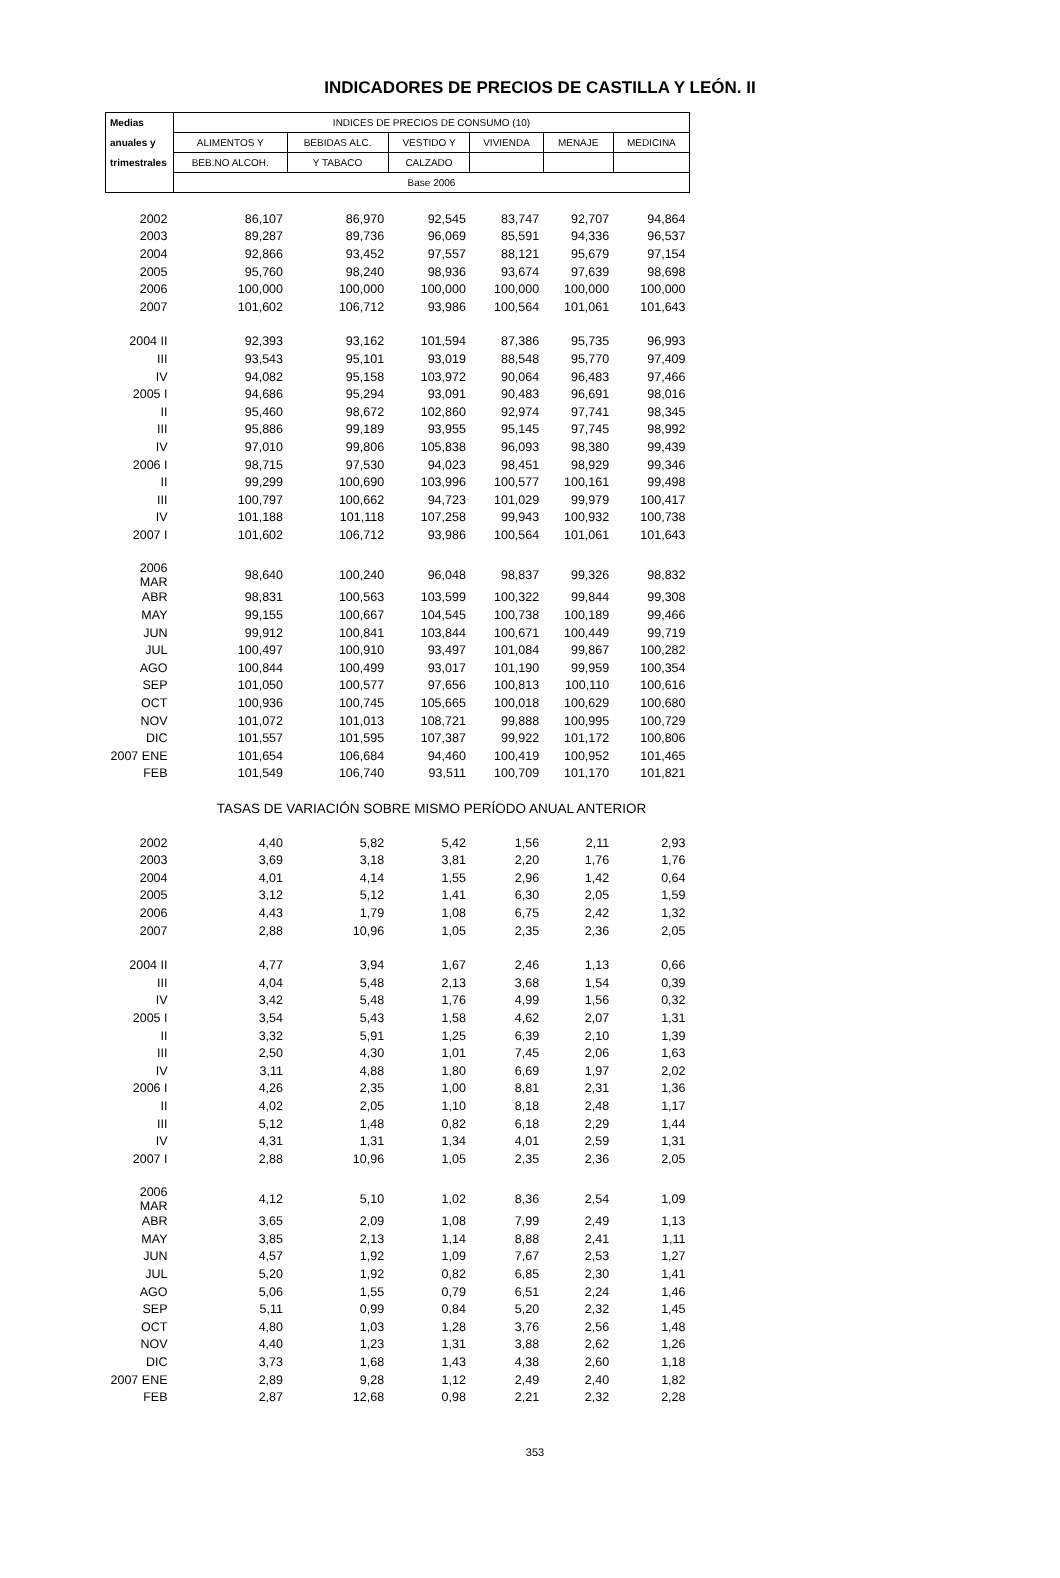INDICADORES DE PRECIOS DE CASTILLA Y LEÓN. II
| Medias | INDICES DE PRECIOS DE CONSUMO (10) | | | | | |
| --- | --- | --- | --- | --- | --- | --- |
| anuales y | ALIMENTOS Y | BEBIDAS ALC. | VESTIDO Y | VIVIENDA | MENAJE | MEDICINA |
| trimestrales | BEB.NO ALCOH. | Y TABACO | CALZADO | | | |
| | Base 2006 | | | | | |
| 2002 | 86,107 | 86,970 | 92,545 | 83,747 | 92,707 | 94,864 |
| 2003 | 89,287 | 89,736 | 96,069 | 85,591 | 94,336 | 96,537 |
| 2004 | 92,866 | 93,452 | 97,557 | 88,121 | 95,679 | 97,154 |
| 2005 | 95,760 | 98,240 | 98,936 | 93,674 | 97,639 | 98,698 |
| 2006 | 100,000 | 100,000 | 100,000 | 100,000 | 100,000 | 100,000 |
| 2007 | 101,602 | 106,712 | 93,986 | 100,564 | 101,061 | 101,643 |
| 2004 II | 92,393 | 93,162 | 101,594 | 87,386 | 95,735 | 96,993 |
| III | 93,543 | 95,101 | 93,019 | 88,548 | 95,770 | 97,409 |
| IV | 94,082 | 95,158 | 103,972 | 90,064 | 96,483 | 97,466 |
| 2005 I | 94,686 | 95,294 | 93,091 | 90,483 | 96,691 | 98,016 |
| II | 95,460 | 98,672 | 102,860 | 92,974 | 97,741 | 98,345 |
| III | 95,886 | 99,189 | 93,955 | 95,145 | 97,745 | 98,992 |
| IV | 97,010 | 99,806 | 105,838 | 96,093 | 98,380 | 99,439 |
| 2006 I | 98,715 | 97,530 | 94,023 | 98,451 | 98,929 | 99,346 |
| II | 99,299 | 100,690 | 103,996 | 100,577 | 100,161 | 99,498 |
| III | 100,797 | 100,662 | 94,723 | 101,029 | 99,979 | 100,417 |
| IV | 101,188 | 101,118 | 107,258 | 99,943 | 100,932 | 100,738 |
| 2007 I | 101,602 | 106,712 | 93,986 | 100,564 | 101,061 | 101,643 |
| 2006 MAR | 98,640 | 100,240 | 96,048 | 98,837 | 99,326 | 98,832 |
| ABR | 98,831 | 100,563 | 103,599 | 100,322 | 99,844 | 99,308 |
| MAY | 99,155 | 100,667 | 104,545 | 100,738 | 100,189 | 99,466 |
| JUN | 99,912 | 100,841 | 103,844 | 100,671 | 100,449 | 99,719 |
| JUL | 100,497 | 100,910 | 93,497 | 101,084 | 99,867 | 100,282 |
| AGO | 100,844 | 100,499 | 93,017 | 101,190 | 99,959 | 100,354 |
| SEP | 101,050 | 100,577 | 97,656 | 100,813 | 100,110 | 100,616 |
| OCT | 100,936 | 100,745 | 105,665 | 100,018 | 100,629 | 100,680 |
| NOV | 101,072 | 101,013 | 108,721 | 99,888 | 100,995 | 100,729 |
| DIC | 101,557 | 101,595 | 107,387 | 99,922 | 101,172 | 100,806 |
| 2007 ENE | 101,654 | 106,684 | 94,460 | 100,419 | 100,952 | 101,465 |
| FEB | 101,549 | 106,740 | 93,511 | 100,709 | 101,170 | 101,821 |
| | TASAS DE VARIACIÓN SOBRE MISMO PERÍODO ANUAL ANTERIOR | | | | | |
| 2002 | 4,40 | 5,82 | 5,42 | 1,56 | 2,11 | 2,93 |
| 2003 | 3,69 | 3,18 | 3,81 | 2,20 | 1,76 | 1,76 |
| 2004 | 4,01 | 4,14 | 1,55 | 2,96 | 1,42 | 0,64 |
| 2005 | 3,12 | 5,12 | 1,41 | 6,30 | 2,05 | 1,59 |
| 2006 | 4,43 | 1,79 | 1,08 | 6,75 | 2,42 | 1,32 |
| 2007 | 2,88 | 10,96 | 1,05 | 2,35 | 2,36 | 2,05 |
| 2004 II | 4,77 | 3,94 | 1,67 | 2,46 | 1,13 | 0,66 |
| III | 4,04 | 5,48 | 2,13 | 3,68 | 1,54 | 0,39 |
| IV | 3,42 | 5,48 | 1,76 | 4,99 | 1,56 | 0,32 |
| 2005 I | 3,54 | 5,43 | 1,58 | 4,62 | 2,07 | 1,31 |
| II | 3,32 | 5,91 | 1,25 | 6,39 | 2,10 | 1,39 |
| III | 2,50 | 4,30 | 1,01 | 7,45 | 2,06 | 1,63 |
| IV | 3,11 | 4,88 | 1,80 | 6,69 | 1,97 | 2,02 |
| 2006 I | 4,26 | 2,35 | 1,00 | 8,81 | 2,31 | 1,36 |
| II | 4,02 | 2,05 | 1,10 | 8,18 | 2,48 | 1,17 |
| III | 5,12 | 1,48 | 0,82 | 6,18 | 2,29 | 1,44 |
| IV | 4,31 | 1,31 | 1,34 | 4,01 | 2,59 | 1,31 |
| 2007 I | 2,88 | 10,96 | 1,05 | 2,35 | 2,36 | 2,05 |
| 2006 MAR | 4,12 | 5,10 | 1,02 | 8,36 | 2,54 | 1,09 |
| ABR | 3,65 | 2,09 | 1,08 | 7,99 | 2,49 | 1,13 |
| MAY | 3,85 | 2,13 | 1,14 | 8,88 | 2,41 | 1,11 |
| JUN | 4,57 | 1,92 | 1,09 | 7,67 | 2,53 | 1,27 |
| JUL | 5,20 | 1,92 | 0,82 | 6,85 | 2,30 | 1,41 |
| AGO | 5,06 | 1,55 | 0,79 | 6,51 | 2,24 | 1,46 |
| SEP | 5,11 | 0,99 | 0,84 | 5,20 | 2,32 | 1,45 |
| OCT | 4,80 | 1,03 | 1,28 | 3,76 | 2,56 | 1,48 |
| NOV | 4,40 | 1,23 | 1,31 | 3,88 | 2,62 | 1,26 |
| DIC | 3,73 | 1,68 | 1,43 | 4,38 | 2,60 | 1,18 |
| 2007 ENE | 2,89 | 9,28 | 1,12 | 2,49 | 2,40 | 1,82 |
| FEB | 2,87 | 12,68 | 0,98 | 2,21 | 2,32 | 2,28 |
353